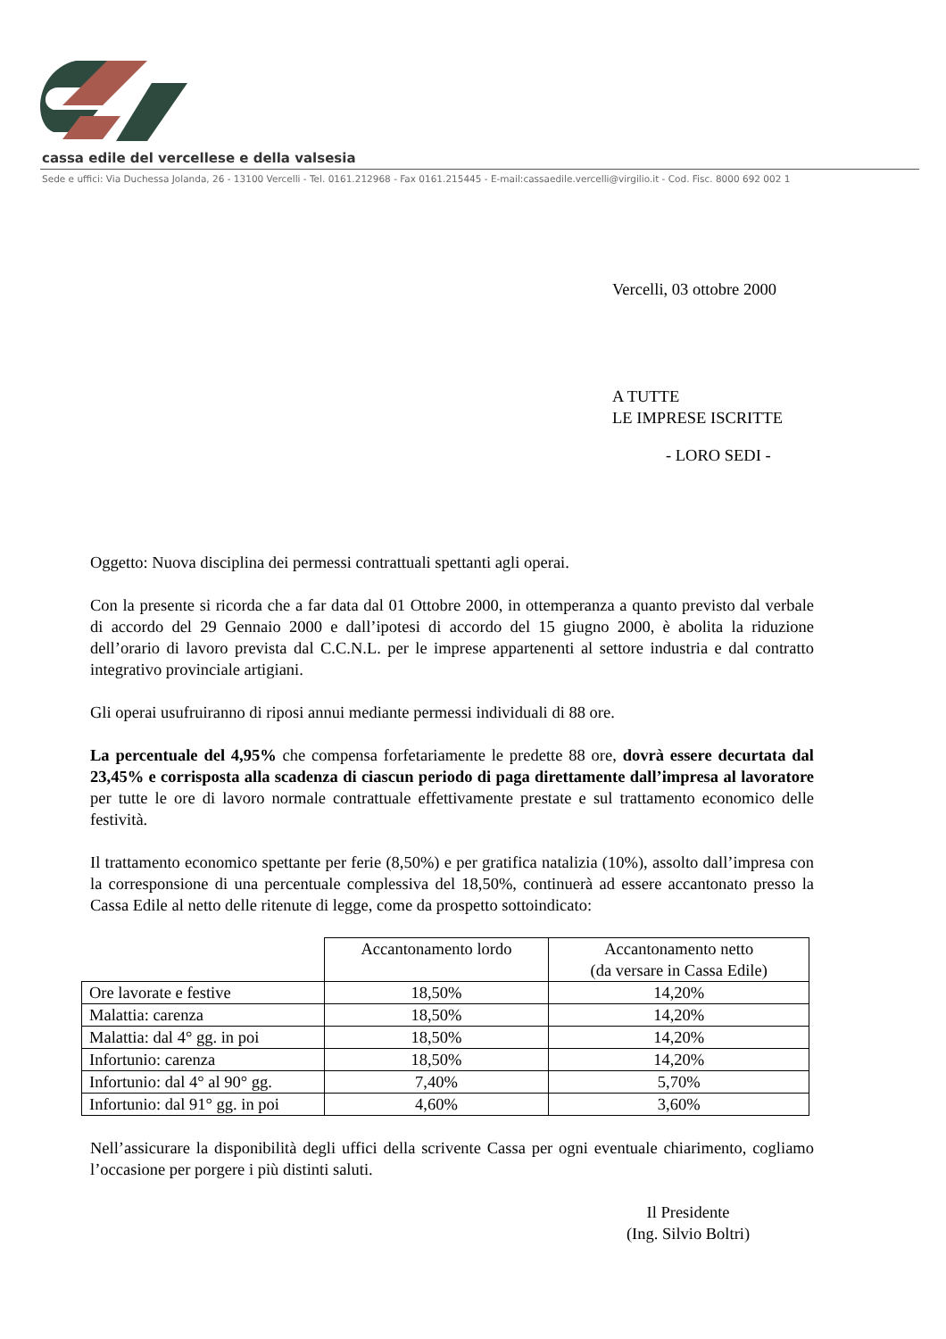cassa edile del vercellese e della valsesia
Sede e uffici: Via Duchessa Jolanda, 26 - 13100 Vercelli - Tel. 0161.212968 - Fax 0161.215445 - E-mail:cassaedile.vercelli@virgilio.it - Cod. Fisc. 8000 692 002 1
Vercelli, 03 ottobre 2000
A TUTTE
LE IMPRESE ISCRITTE
- LORO SEDI -
Oggetto: Nuova disciplina dei permessi contrattuali spettanti agli operai.
Con la presente si ricorda che a far data dal 01 Ottobre 2000, in ottemperanza a quanto previsto dal verbale di accordo del 29 Gennaio 2000 e dall’ipotesi di accordo del 15 giugno 2000, è abolita la riduzione dell’orario di lavoro prevista dal C.C.N.L. per le imprese appartenenti al settore industria e dal contratto integrativo provinciale artigiani.
Gli operai usufruiranno di riposi annui mediante permessi individuali di 88 ore.
La percentuale del 4,95% che compensa forfetariamente le predette 88 ore, dovrà essere decurtata dal 23,45% e corrisposta alla scadenza di ciascun periodo di paga direttamente dall’impresa al lavoratore per tutte le ore di lavoro normale contrattuale effettivamente prestate e sul trattamento economico delle festività.
Il trattamento economico spettante per ferie (8,50%) e per gratifica natalizia (10%), assolto dall’impresa con la corresponsione di una percentuale complessiva del 18,50%, continuerà ad essere accantonato presso la Cassa Edile al netto delle ritenute di legge, come da prospetto sottoindicato:
| | Accantonamento lordo | Accantonamento netto (da versare in Cassa Edile) |
| --- | --- | --- |
| Ore lavorate e festive | 18,50% | 14,20% |
| Malattia: carenza | 18,50% | 14,20% |
| Malattia: dal 4° gg. in poi | 18,50% | 14,20% |
| Infortunio: carenza | 18,50% | 14,20% |
| Infortunio: dal 4° al 90° gg. | 7,40% | 5,70% |
| Infortunio: dal 91° gg. in poi | 4,60% | 3,60% |
Nell’assicurare la disponibilità degli uffici della scrivente Cassa per ogni eventuale chiarimento, cogliamo l’occasione per porgere i più distinti saluti.
Il Presidente
(Ing. Silvio Boltri)